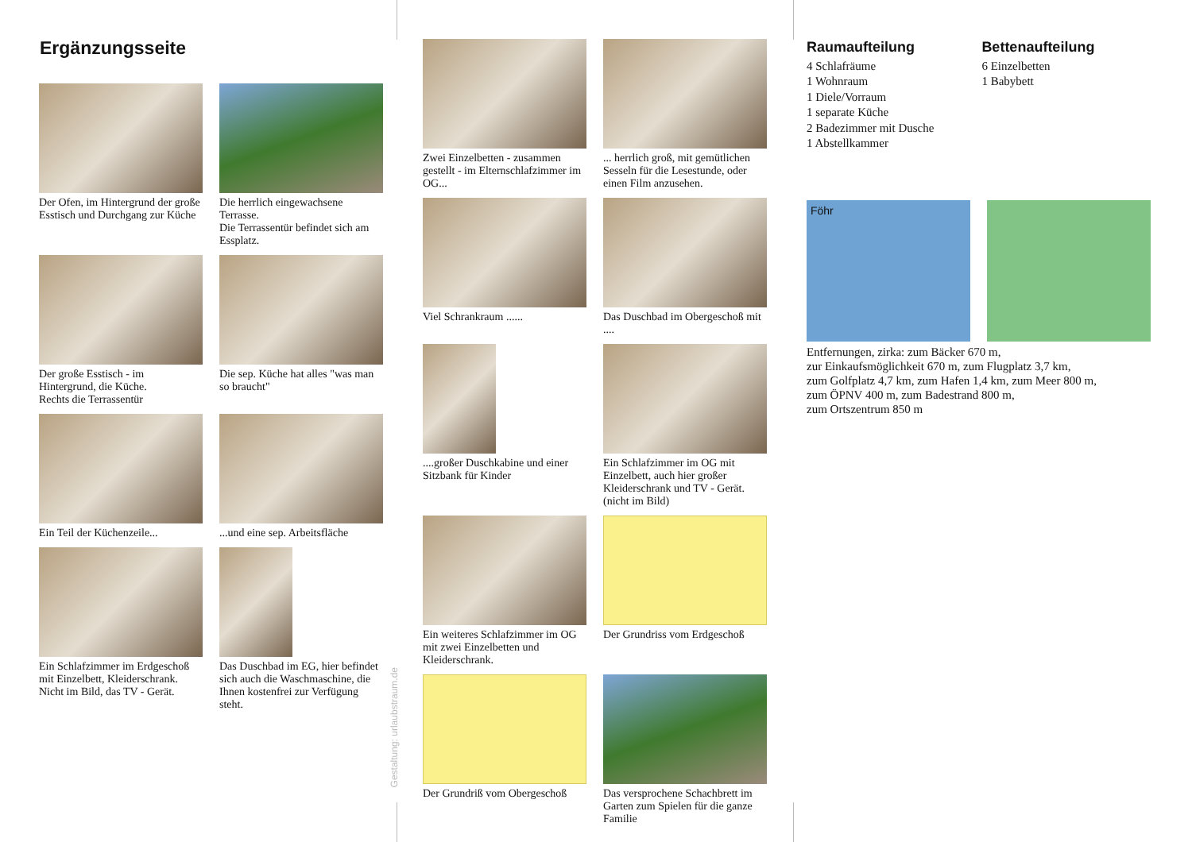Ergänzungsseite
Der Ofen, im Hintergrund der große Esstisch und Durchgang zur Küche
Die herrlich eingewachsene Terrasse.
Die Terrassentür befindet sich am Essplatz.
Der große Esstisch - im Hintergrund, die Küche.
Rechts die Terrassentür
Die sep. Küche hat alles "was man so braucht"
Ein Teil der Küchenzeile...
...und eine sep. Arbeitsfläche
Ein Schlafzimmer im Erdgeschoß mit Einzelbett, Kleiderschrank.
Nicht im Bild, das TV - Gerät.
Das Duschbad im EG, hier befindet sich auch die Waschmaschine, die Ihnen kostenfrei zur Verfügung steht.
Gestaltung: urlaubstraum.de
Zwei Einzelbetten - zusammen gestellt - im Elternschlafzimmer im OG...
... herrlich groß, mit gemütlichen Sesseln für die Lesestunde, oder einen Film anzusehen.
Viel Schrankraum ......
Das Duschbad im Obergeschoß mit ....
....großer Duschkabine und einer Sitzbank für Kinder
Ein Schlafzimmer im OG mit Einzelbett, auch hier großer Kleiderschrank und TV - Gerät. (nicht im Bild)
Ein weiteres Schlafzimmer im OG mit zwei Einzelbetten und Kleiderschrank.
Der Grundriss vom Erdgeschoß
Der Grundriß vom Obergeschoß
Das versprochene Schachbrett im Garten zum Spielen für die ganze Familie
Raumaufteilung
4 Schlafräume
1 Wohnraum
1 Diele/Vorraum
1 separate Küche
2 Badezimmer mit Dusche
1 Abstellkammer
Bettenaufteilung
6 Einzelbetten
1 Babybett
Föhr
Entfernungen, zirka: zum Bäcker 670 m,
zur Einkaufsmöglichkeit 670 m, zum Flugplatz 3,7 km,
zum Golfplatz 4,7 km, zum Hafen 1,4 km, zum Meer 800 m,
zum ÖPNV 400 m, zum Badestrand 800 m,
zum Ortszentrum 850 m